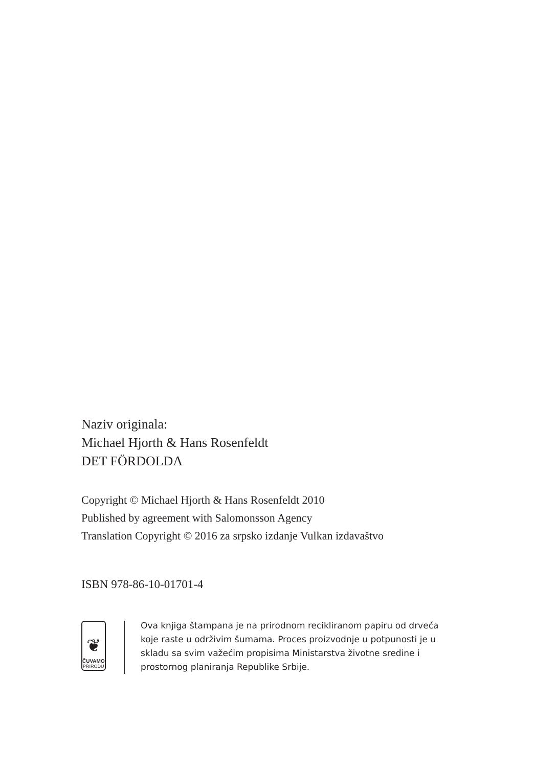Naziv originala:
Michael Hjorth & Hans Rosenfeldt
DET FÖRDOLDA
Copyright © Michael Hjorth & Hans Rosenfeldt 2010
Published by agreement with Salomonsson Agency
Translation Copyright © 2016 za srpsko izdanje Vulkan izdavaštvo
ISBN 978-86-10-01701-4
❦
ČUVAMO
PRIRODU
Ova knjiga štampana je na prirodnom recikliranom papiru od drveća koje raste u održivim šumama. Proces proizvodnje u potpunosti je u skladu sa svim važećim propisima Ministarstva životne sredine i prostornog planiranja Republike Srbije.